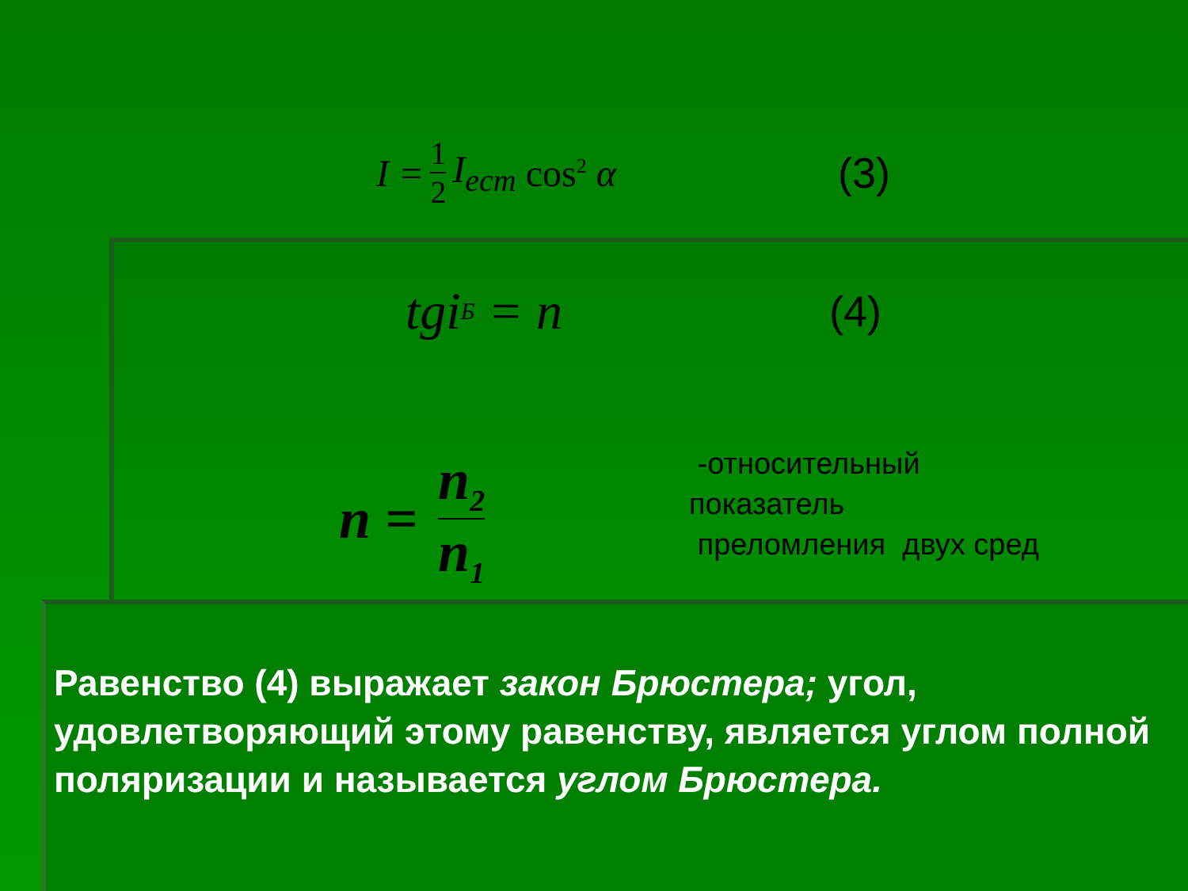I = 1 2 I<sub>ecm</sub> cos<sup>2</sup> α (3)
tgi<sub>Б</sub> = n (4)
n = n<sub>2</sub> n<sub>1</sub>
-относительный
показатель
преломления двух сред
Равенство (4) выражает закон Брюстера; угол, удовлетворяющий этому равенству, является углом полной поляризации и называется углом Брюстера.